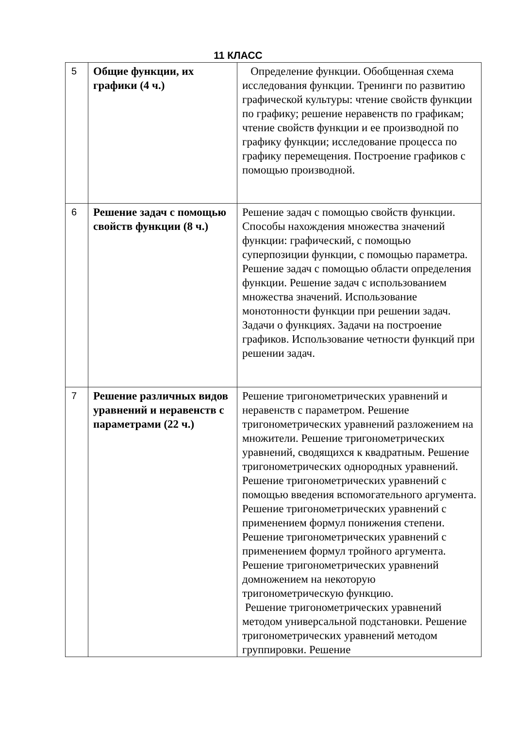11 КЛАСС
| 5 | Общие функции, их графики (4 ч.) | Определение функции. Обобщенная схема исследования функции. Тренинги по развитию графической культуры: чтение свойств функции по графику; решение неравенств по графикам; чтение свойств функции и ее производной по графику функции; исследование процесса по графику перемещения. Построение графиков с помощью производной. |
| 6 | Решение задач с помощью свойств функции (8 ч.) | Решение задач с помощью свойств функции. Способы нахождения множества значений функции: графический, с помощью суперпозиции функции, с помощью параметра. Решение задач с помощью области определения функции. Решение задач с использованием множества значений. Использование монотонности функции при решении задач. Задачи о функциях. Задачи на построение графиков. Использование четности функций при решении задач. |
| 7 | Решение различных видов уравнений и неравенств с параметрами (22 ч.) | Решение тригонометрических уравнений и неравенств с параметром. Решение тригонометрических уравнений разложением на множители. Решение тригонометрических уравнений, сводящихся к квадратным. Решение тригонометрических однородных уравнений. Решение тригонометрических уравнений с помощью введения вспомогательного аргумента. Решение тригонометрических уравнений с применением формул понижения степени. Решение тригонометрических уравнений с применением формул тройного аргумента. Решение тригонометрических уравнений домножением на некоторую тригонометрическую функцию. Решение тригонометрических уравнений методом универсальной подстановки. Решение тригонометрических уравнений методом группировки. Решение |